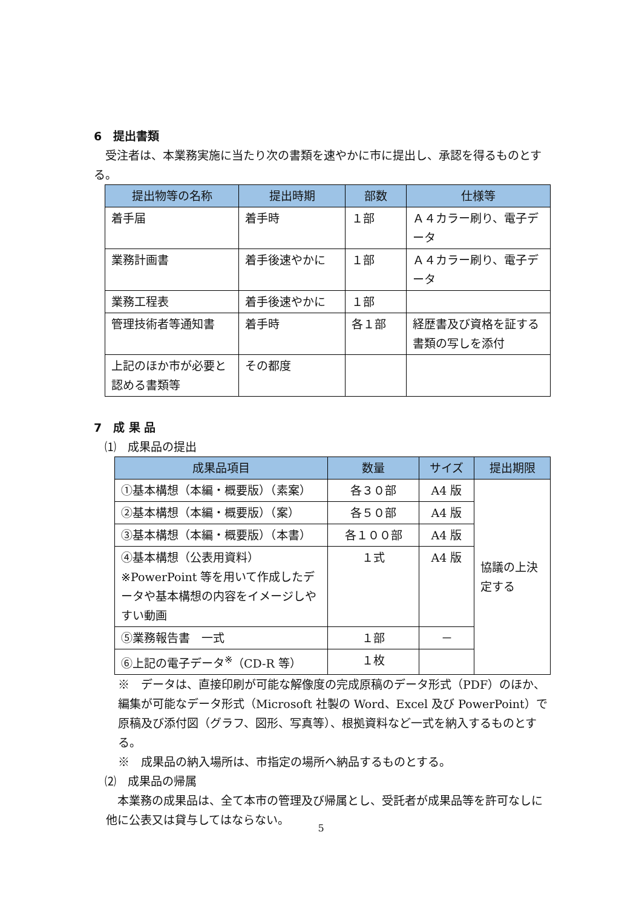6　提出書類
　受注者は、本業務実施に当たり次の書類を速やかに市に提出し、承認を得るものとする。
| 提出物等の名称 | 提出時期 | 部数 | 仕様等 |
| --- | --- | --- | --- |
| 着手届 | 着手時 | １部 | Ａ４カラー刷り、電子データ |
| 業務計画書 | 着手後速やかに | １部 | Ａ４カラー刷り、電子データ |
| 業務工程表 | 着手後速やかに | １部 | |
| 管理技術者等通知書 | 着手時 | 各１部 | 経歴書及び資格を証する書類の写しを添付 |
| 上記のほか市が必要と認める書類等 | その都度 | | |
7　成 果 品
⑴　成果品の提出
| 成果品項目 | 数量 | サイズ | 提出期限 |
| --- | --- | --- | --- |
| ①基本構想（本編・概要版）（素案） | 各３０部 | A4 版 | 協議の上決定する |
| ②基本構想（本編・概要版）（案） | 各５０部 | A4 版 | |
| ③基本構想（本編・概要版）（本書） | 各１００部 | A4 版 | |
| ④基本構想（公表用資料） ※PowerPoint 等を用いて作成したデータや基本構想の内容をイメージしやすい動画 | １式 | A4 版 | |
| ⑤業務報告書 一式 | １部 | － | |
| ⑥上記の電子データ<sup>※</sup>（CD-R 等） | １枚 | | |
※　データは、直接印刷が可能な解像度の完成原稿のデータ形式（PDF）のほか、編集が可能なデータ形式（Microsoft 社製の Word、Excel 及び PowerPoint）で原稿及び添付図（グラフ、図形、写真等）、根拠資料など一式を納入するものとする。
※　成果品の納入場所は、市指定の場所へ納品するものとする。
⑵　成果品の帰属
　本業務の成果品は、全て本市の管理及び帰属とし、受託者が成果品等を許可なしに他に公表又は貸与してはならない。
5